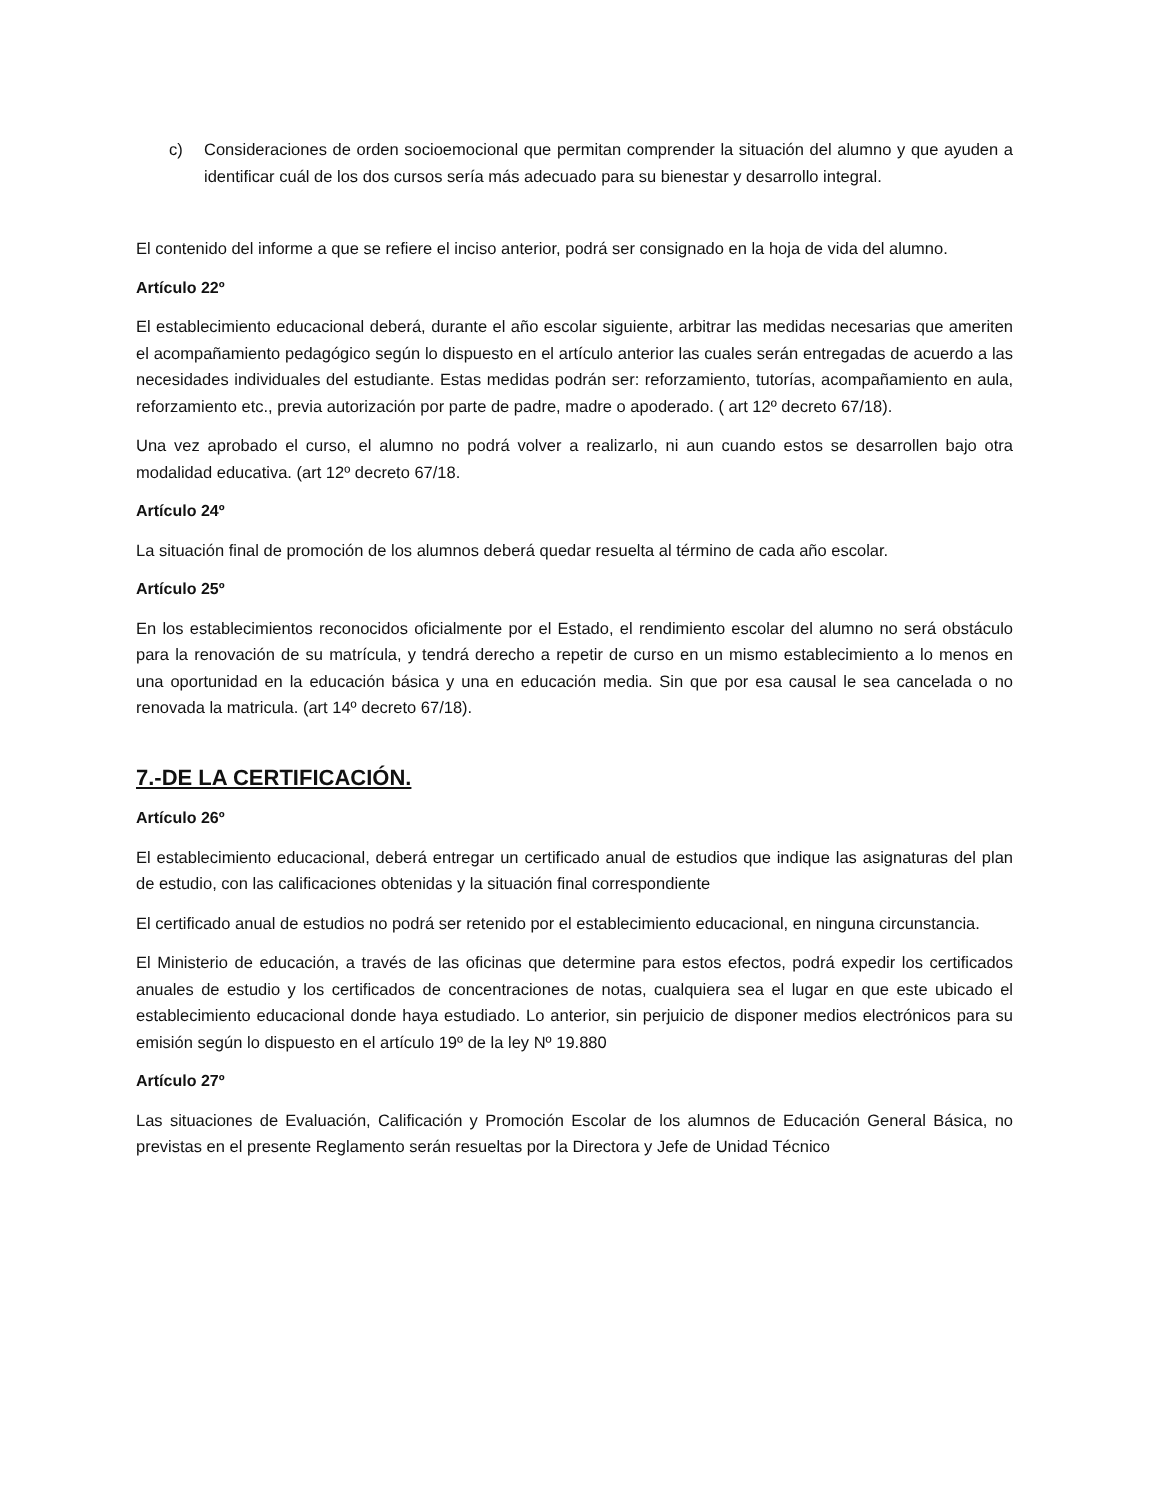c) Consideraciones de orden socioemocional que permitan comprender la situación del alumno y que ayuden a identificar cuál de los dos cursos sería más adecuado para su bienestar y desarrollo integral.
El contenido del informe a que se refiere el inciso anterior, podrá ser consignado en la hoja de vida del alumno.
Artículo 22º
El establecimiento educacional deberá, durante el año escolar siguiente, arbitrar las medidas necesarias que ameriten el acompañamiento pedagógico según lo dispuesto en el artículo anterior las cuales serán entregadas de acuerdo a las necesidades individuales del estudiante. Estas medidas podrán ser: reforzamiento, tutorías, acompañamiento en aula, reforzamiento etc., previa autorización por parte de padre, madre o apoderado. ( art 12º decreto 67/18).
Una vez aprobado el curso, el alumno no podrá volver a realizarlo, ni aun cuando estos se desarrollen bajo otra modalidad educativa. (art 12º decreto 67/18.
Artículo 24º
La situación final de promoción de los alumnos deberá quedar resuelta al término de cada año escolar.
Artículo 25º
En los establecimientos reconocidos oficialmente por el Estado, el rendimiento escolar del alumno no será obstáculo para la renovación de su matrícula, y tendrá derecho a repetir de curso en un mismo establecimiento a lo menos en una oportunidad en la educación básica y una en educación media. Sin que por esa causal le sea cancelada o no renovada la matricula. (art 14º decreto 67/18).
7.-DE LA CERTIFICACIÓN.
Artículo 26º
El establecimiento educacional, deberá entregar un certificado anual de estudios que indique las asignaturas del plan de estudio, con las calificaciones obtenidas y la situación final correspondiente
El certificado anual de estudios no podrá ser retenido por el establecimiento educacional, en ninguna circunstancia.
El Ministerio de educación, a través de las oficinas que determine para estos efectos, podrá expedir los certificados anuales de estudio y los certificados de concentraciones de notas, cualquiera sea el lugar en que este ubicado el establecimiento educacional donde haya estudiado. Lo anterior, sin perjuicio de disponer medios electrónicos para su emisión según lo dispuesto en el artículo 19º de la ley Nº 19.880
Artículo 27º
Las situaciones de Evaluación, Calificación y Promoción Escolar de los alumnos de Educación General Básica, no previstas en el presente Reglamento serán resueltas por la Directora y Jefe de Unidad Técnico